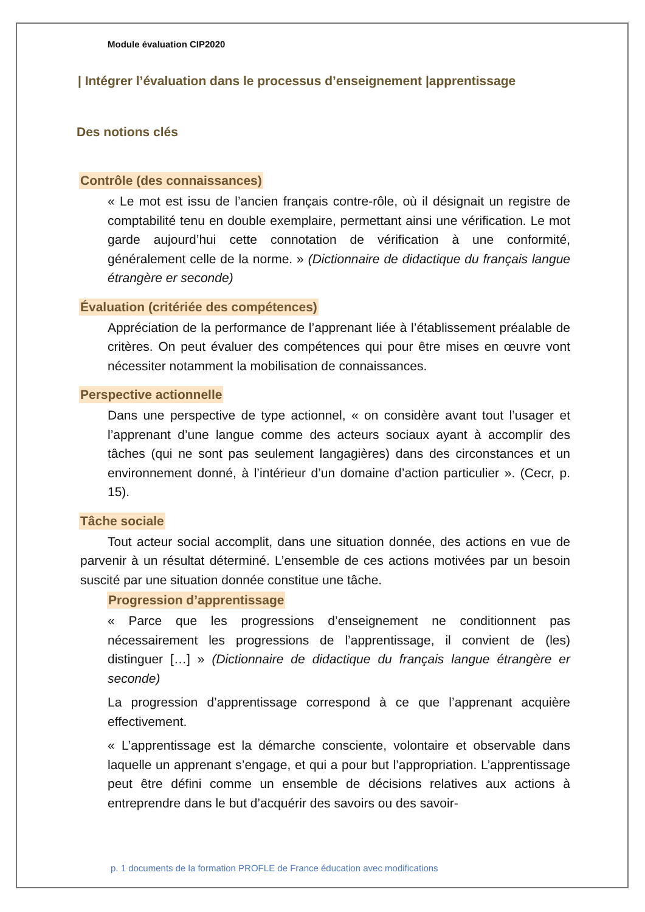Module évaluation CIP2020
| Intégrer l’évaluation dans le processus d’enseignement |apprentissage
Des notions clés
Contrôle (des connaissances)
« Le mot est issu de l’ancien français contre-rôle, où il désignait un registre de comptabilité tenu en double exemplaire, permettant ainsi une vérification. Le mot garde aujourd’hui cette connotation de vérification à une conformité, généralement celle de la norme. » (Dictionnaire de didactique du français langue étrangère er seconde)
Évaluation (critériée des compétences)
Appréciation de la performance de l’apprenant liée à l’établissement préalable de critères. On peut évaluer des compétences qui pour être mises en œuvre vont nécessiter notamment la mobilisation de connaissances.
Perspective actionnelle
Dans une perspective de type actionnel, « on considère avant tout l’usager et l’apprenant d’une langue comme des acteurs sociaux ayant à accomplir des tâches (qui ne sont pas seulement langagières) dans des circonstances et un environnement donné, à l’intérieur d’un domaine d’action particulier ». (Cecr, p. 15).
Tâche sociale
Tout acteur social accomplit, dans une situation donnée, des actions en vue de parvenir à un résultat déterminé. L’ensemble de ces actions motivées par un besoin suscité par une situation donnée constitue une tâche.
Progression d’apprentissage
« Parce que les progressions d’enseignement ne conditionnent pas nécessairement les progressions de l’apprentissage, il convient de (les) distinguer […] » (Dictionnaire de didactique du français langue étrangère er seconde)
La progression d’apprentissage correspond à ce que l’apprenant acquière effectivement.
« L’apprentissage est la démarche consciente, volontaire et observable dans laquelle un apprenant s’engage, et qui a pour but l’appropriation. L’apprentissage peut être défini comme un ensemble de décisions relatives aux actions à entreprendre dans le but d’acquérir des savoirs ou des savoir-
p. 1 documents de la formation PROFLE de France éducation avec modifications